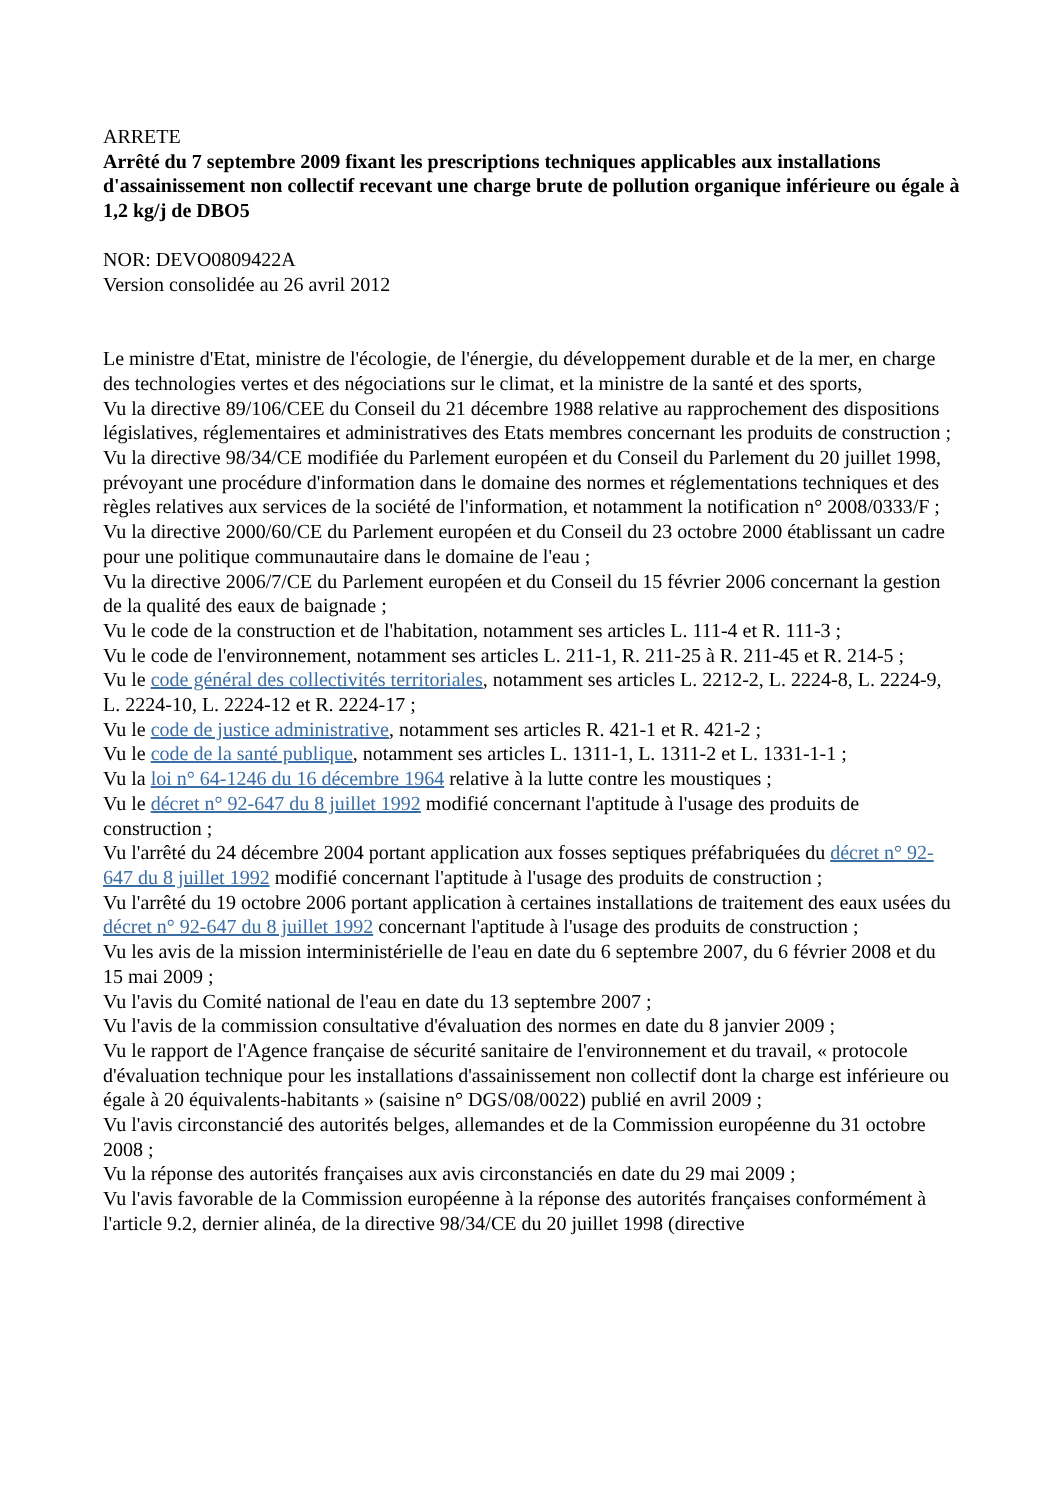ARRETE
Arrêté du 7 septembre 2009 fixant les prescriptions techniques applicables aux installations d'assainissement non collectif recevant une charge brute de pollution organique inférieure ou égale à 1,2 kg/j de DBO5
NOR: DEVO0809422A
Version consolidée au 26 avril 2012
Le ministre d'Etat, ministre de l'écologie, de l'énergie, du développement durable et de la mer, en charge des technologies vertes et des négociations sur le climat, et la ministre de la santé et des sports,
Vu la directive 89/106/CEE du Conseil du 21 décembre 1988 relative au rapprochement des dispositions législatives, réglementaires et administratives des Etats membres concernant les produits de construction ;
Vu la directive 98/34/CE modifiée du Parlement européen et du Conseil du Parlement du 20 juillet 1998, prévoyant une procédure d'information dans le domaine des normes et réglementations techniques et des règles relatives aux services de la société de l'information, et notamment la notification n° 2008/0333/F ;
Vu la directive 2000/60/CE du Parlement européen et du Conseil du 23 octobre 2000 établissant un cadre pour une politique communautaire dans le domaine de l'eau ;
Vu la directive 2006/7/CE du Parlement européen et du Conseil du 15 février 2006 concernant la gestion de la qualité des eaux de baignade ;
Vu le code de la construction et de l'habitation, notamment ses articles L. 111-4 et R. 111-3 ;
Vu le code de l'environnement, notamment ses articles L. 211-1, R. 211-25 à R. 211-45 et R. 214-5 ;
Vu le code général des collectivités territoriales, notamment ses articles L. 2212-2, L. 2224-8, L. 2224-9, L. 2224-10, L. 2224-12 et R. 2224-17 ;
Vu le code de justice administrative, notamment ses articles R. 421-1 et R. 421-2 ;
Vu le code de la santé publique, notamment ses articles L. 1311-1, L. 1311-2 et L. 1331-1-1 ;
Vu la loi n° 64-1246 du 16 décembre 1964 relative à la lutte contre les moustiques ;
Vu le décret n° 92-647 du 8 juillet 1992 modifié concernant l'aptitude à l'usage des produits de construction ;
Vu l'arrêté du 24 décembre 2004 portant application aux fosses septiques préfabriquées du décret n° 92-647 du 8 juillet 1992 modifié concernant l'aptitude à l'usage des produits de construction ;
Vu l'arrêté du 19 octobre 2006 portant application à certaines installations de traitement des eaux usées du décret n° 92-647 du 8 juillet 1992 concernant l'aptitude à l'usage des produits de construction ;
Vu les avis de la mission interministérielle de l'eau en date du 6 septembre 2007, du 6 février 2008 et du 15 mai 2009 ;
Vu l'avis du Comité national de l'eau en date du 13 septembre 2007 ;
Vu l'avis de la commission consultative d'évaluation des normes en date du 8 janvier 2009 ;
Vu le rapport de l'Agence française de sécurité sanitaire de l'environnement et du travail, « protocole d'évaluation technique pour les installations d'assainissement non collectif dont la charge est inférieure ou égale à 20 équivalents-habitants » (saisine n° DGS/08/0022) publié en avril 2009 ;
Vu l'avis circonstancié des autorités belges, allemandes et de la Commission européenne du 31 octobre 2008 ;
Vu la réponse des autorités françaises aux avis circonstanciés en date du 29 mai 2009 ;
Vu l'avis favorable de la Commission européenne à la réponse des autorités françaises conformément à l'article 9.2, dernier alinéa, de la directive 98/34/CE du 20 juillet 1998 (directive